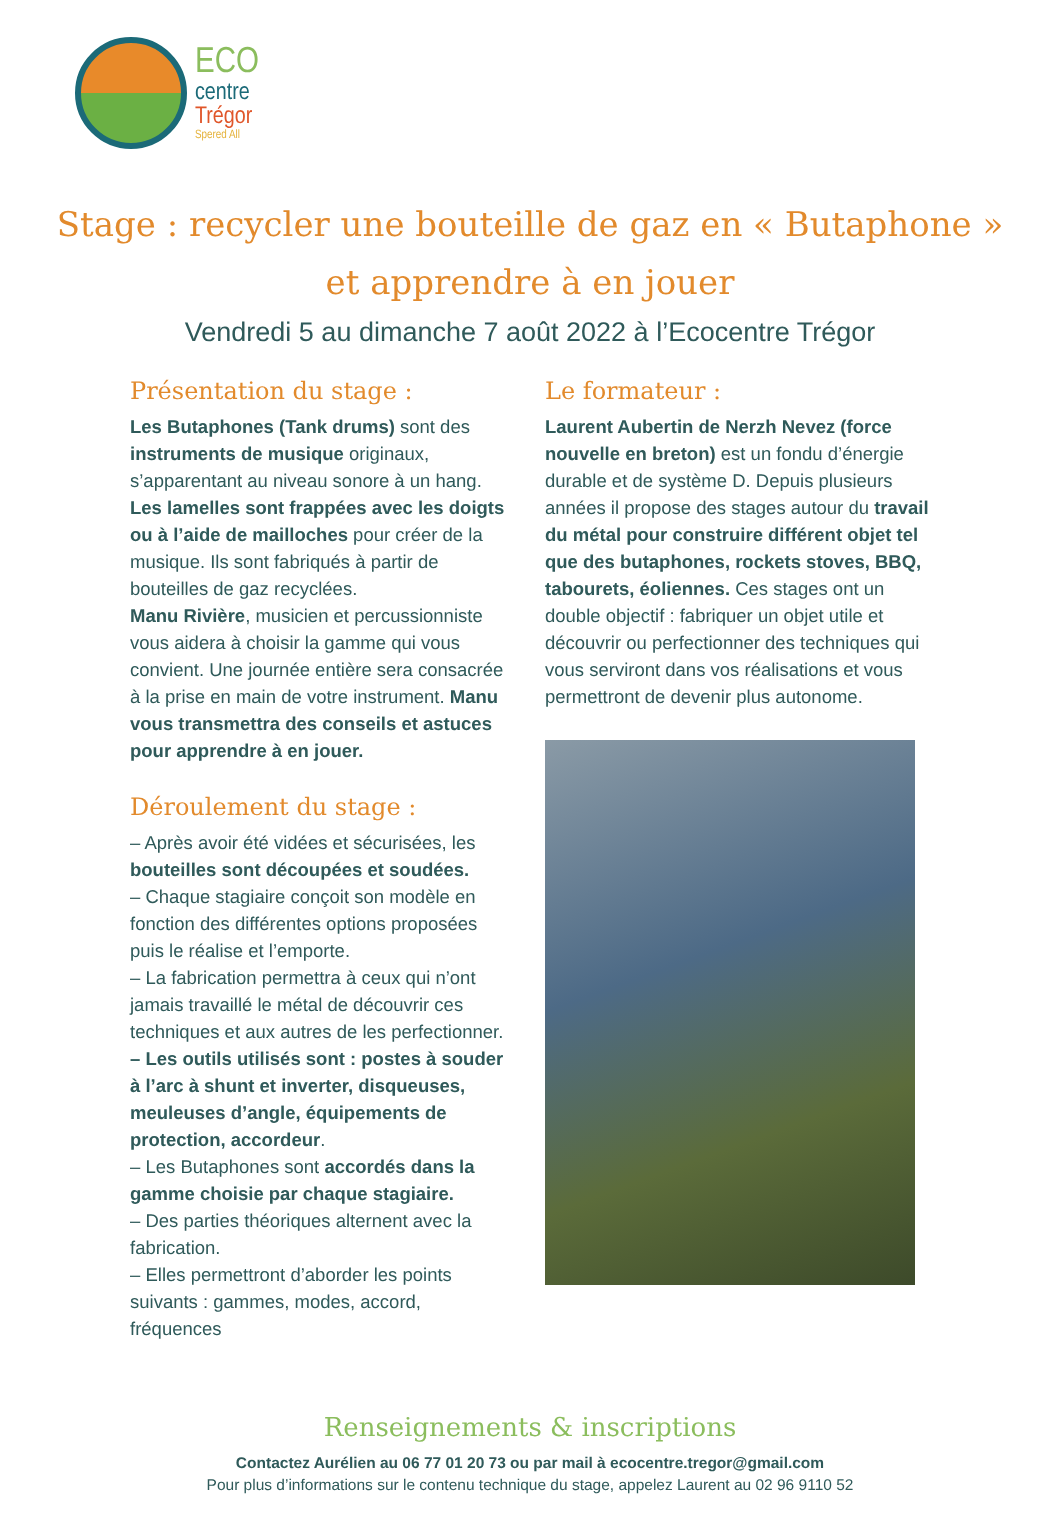ECO
centre
Trégor
Spered All
Stage : recycler une bouteille de gaz en « Butaphone »
et apprendre à en jouer
Vendredi 5 au dimanche 7 août 2022 à l’Ecocentre Trégor
Présentation du stage :
Les Butaphones (Tank drums) sont des instruments de musique originaux, s’apparentant au niveau sonore à un hang. Les lamelles sont frappées avec les doigts ou à l’aide de mailloches pour créer de la musique. Ils sont fabriqués à partir de bouteilles de gaz recyclées.
Manu Rivière, musicien et percussionniste vous aidera à choisir la gamme qui vous convient. Une journée entière sera consacrée à la prise en main de votre instrument. Manu vous transmettra des conseils et astuces pour apprendre à en jouer.
Déroulement du stage :
– Après avoir été vidées et sécurisées, les bouteilles sont découpées et soudées.
– Chaque stagiaire conçoit son modèle en fonction des différentes options proposées puis le réalise et l’emporte.
– La fabrication permettra à ceux qui n’ont jamais travaillé le métal de découvrir ces techniques et aux autres de les perfectionner.
– Les outils utilisés sont : postes à souder à l’arc à shunt et inverter, disqueuses, meuleuses d’angle, équipements de protection, accordeur.
– Les Butaphones sont accordés dans la gamme choisie par chaque stagiaire.
– Des parties théoriques alternent avec la fabrication.
– Elles permettront d’aborder les points suivants : gammes, modes, accord, fréquences
Le formateur :
Laurent Aubertin de Nerzh Nevez (force nouvelle en breton) est un fondu d’énergie durable et de système D. Depuis plusieurs années il propose des stages autour du travail du métal pour construire différent objet tel que des butaphones, rockets stoves, BBQ, tabourets, éoliennes. Ces stages ont un double objectif : fabriquer un objet utile et découvrir ou perfectionner des techniques qui vous serviront dans vos réalisations et vous permettront de devenir plus autonome.
Renseignements & inscriptions
Contactez Aurélien au 06 77 01 20 73 ou par mail à ecocentre.tregor@gmail.com
Pour plus d’informations sur le contenu technique du stage, appelez Laurent au 02 96 9110 52